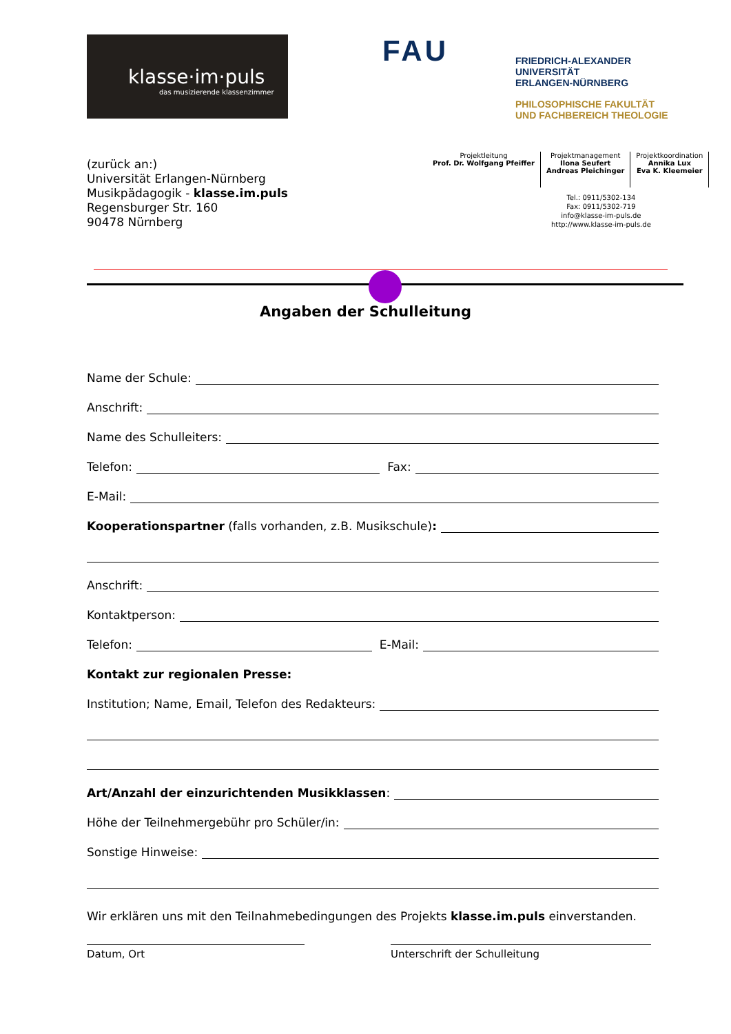klasse·im·puls
das musizierende klassenzimmer
FAU
FRIEDRICH-ALEXANDER
UNIVERSITÄT
ERLANGEN-NÜRNBERG
PHILOSOPHISCHE FAKULTÄT
UND FACHBEREICH THEOLOGIE
(zurück an:)
Universität Erlangen-Nürnberg
Musikpädagogik - klasse.im.puls
Regensburger Str. 160
90478 Nürnberg
Projektleitung
Prof. Dr. Wolfgang Pfeiffer
Projektmanagement
Ilona Seufert
Andreas Pleichinger
Projektkoordination
Annika Lux
Eva K. Kleemeier
Tel.: 0911/5302-134
Fax: 0911/5302-719
info@klasse-im-puls.de
http://www.klasse-im-puls.de
Angaben der Schulleitung
Name der Schule:
Anschrift:
Name des Schulleiters:
Telefon: Fax:
E-Mail:
Kooperationspartner (falls vorhanden, z.B. Musikschule):
Anschrift:
Kontaktperson:
Telefon: E-Mail:
Kontakt zur regionalen Presse:
Institution; Name, Email, Telefon des Redakteurs:
Art/Anzahl der einzurichtenden Musikklassen:
Höhe der Teilnehmergebühr pro Schüler/in:
Sonstige Hinweise:
Wir erklären uns mit den Teilnahmebedingungen des Projekts klasse.im.puls einverstanden.
Datum, Ort Unterschrift der Schulleitung